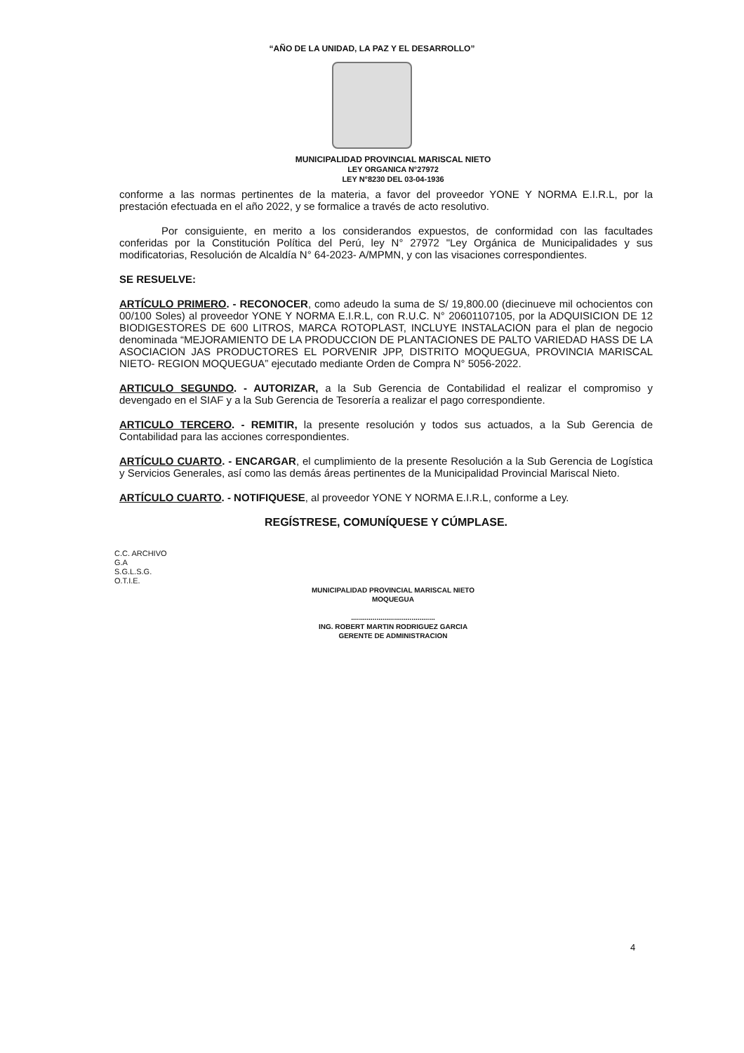“AÑO DE LA UNIDAD, LA PAZ Y EL DESARROLLO”
MUNICIPALIDAD PROVINCIAL MARISCAL NIETO
LEY ORGANICA N°27972
LEY N°8230 DEL 03-04-1936
conforme a las normas pertinentes de la materia, a favor del proveedor YONE Y NORMA E.I.R.L, por la prestación efectuada en el año 2022, y se formalice a través de acto resolutivo.
Por consiguiente, en merito a los considerandos expuestos, de conformidad con las facultades conferidas por la Constitución Política del Perú, ley N° 27972 "Ley Orgánica de Municipalidades y sus modificatorias, Resolución de Alcaldía N° 64-2023- A/MPMN, y con las visaciones correspondientes.
SE RESUELVE:
ARTÍCULO PRIMERO. - RECONOCER, como adeudo la suma de S/ 19,800.00 (diecinueve mil ochocientos con 00/100 Soles) al proveedor YONE Y NORMA E.I.R.L, con R.U.C. N° 20601107105, por la ADQUISICION DE 12 BIODIGESTORES DE 600 LITROS, MARCA ROTOPLAST, INCLUYE INSTALACION para el plan de negocio denominada “MEJORAMIENTO DE LA PRODUCCION DE PLANTACIONES DE PALTO VARIEDAD HASS DE LA ASOCIACION JAS PRODUCTORES EL PORVENIR JPP, DISTRITO MOQUEGUA, PROVINCIA MARISCAL NIETO- REGION MOQUEGUA” ejecutado mediante Orden de Compra N° 5056-2022.
ARTICULO SEGUNDO. - AUTORIZAR, a la Sub Gerencia de Contabilidad el realizar el compromiso y devengado en el SIAF y a la Sub Gerencia de Tesorería a realizar el pago correspondiente.
ARTICULO TERCERO. - REMITIR, la presente resolución y todos sus actuados, a la Sub Gerencia de Contabilidad para las acciones correspondientes.
ARTÍCULO CUARTO. - ENCARGAR, el cumplimiento de la presente Resolución a la Sub Gerencia de Logística y Servicios Generales, así como las demás áreas pertinentes de la Municipalidad Provincial Mariscal Nieto.
ARTÍCULO CUARTO. - NOTIFIQUESE, al proveedor YONE Y NORMA E.I.R.L, conforme a Ley.
REGÍSTRESE, COMUNÍQUESE Y CÚMPLASE.
C.C. ARCHIVO
G.A
S.G.L.S.G.
O.T.I.E.
MUNICIPALIDAD PROVINCIAL MARISCAL NIETO
MOQUEGUA
...........................................
ING. ROBERT MARTIN RODRIGUEZ GARCIA
GERENTE DE ADMINISTRACION
4